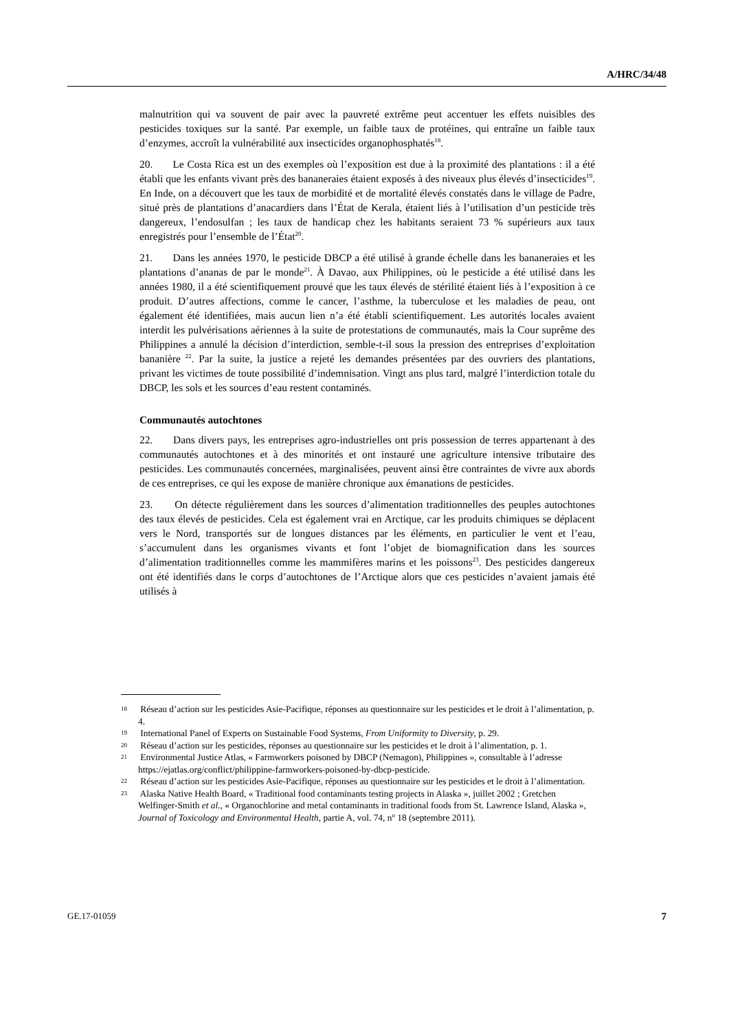A/HRC/34/48
malnutrition qui va souvent de pair avec la pauvreté extrême peut accentuer les effets nuisibles des pesticides toxiques sur la santé. Par exemple, un faible taux de protéines, qui entraîne un faible taux d’enzymes, accroît la vulnérabilité aux insecticides organophosphatés<sup>18</sup>.
20. Le Costa Rica est un des exemples où l’exposition est due à la proximité des plantations : il a été établi que les enfants vivant près des bananeraies étaient exposés à des niveaux plus élevés d’insecticides<sup>19</sup>. En Inde, on a découvert que les taux de morbidité et de mortalité élevés constatés dans le village de Padre, situé près de plantations d’anacardiers dans l’État de Kerala, étaient liés à l’utilisation d’un pesticide très dangereux, l’endosulfan ; les taux de handicap chez les habitants seraient 73 % supérieurs aux taux enregistrés pour l’ensemble de l’État<sup>20</sup>.
21. Dans les années 1970, le pesticide DBCP a été utilisé à grande échelle dans les bananeraies et les plantations d’ananas de par le monde<sup>21</sup>. À Davao, aux Philippines, où le pesticide a été utilisé dans les années 1980, il a été scientifiquement prouvé que les taux élevés de stérilité étaient liés à l’exposition à ce produit. D’autres affections, comme le cancer, l’asthme, la tuberculose et les maladies de peau, ont également été identifiées, mais aucun lien n’a été établi scientifiquement. Les autorités locales avaient interdit les pulvérisations aériennes à la suite de protestations de communautés, mais la Cour suprême des Philippines a annulé la décision d’interdiction, semble-t-il sous la pression des entreprises d’exploitation bananière <sup>22</sup>. Par la suite, la justice a rejeté les demandes présentées par des ouvriers des plantations, privant les victimes de toute possibilité d’indemnisation. Vingt ans plus tard, malgré l’interdiction totale du DBCP, les sols et les sources d’eau restent contaminés.
Communautés autochtones
22. Dans divers pays, les entreprises agro-industrielles ont pris possession de terres appartenant à des communautés autochtones et à des minorités et ont instauré une agriculture intensive tributaire des pesticides. Les communautés concernées, marginalisées, peuvent ainsi être contraintes de vivre aux abords de ces entreprises, ce qui les expose de manière chronique aux émanations de pesticides.
23. On détecte régulièrement dans les sources d’alimentation traditionnelles des peuples autochtones des taux élevés de pesticides. Cela est également vrai en Arctique, car les produits chimiques se déplacent vers le Nord, transportés sur de longues distances par les éléments, en particulier le vent et l’eau, s’accumulent dans les organismes vivants et font l’objet de biomagnification dans les sources d’alimentation traditionnelles comme les mammifères marins et les poissons<sup>23</sup>. Des pesticides dangereux ont été identifiés dans le corps d’autochtones de l’Arctique alors que ces pesticides n’avaient jamais été utilisés à
18 Réseau d’action sur les pesticides Asie-Pacifique, réponses au questionnaire sur les pesticides et le droit à l’alimentation, p. 4.
19 International Panel of Experts on Sustainable Food Systems, From Uniformity to Diversity, p. 29.
20 Réseau d’action sur les pesticides, réponses au questionnaire sur les pesticides et le droit à l’alimentation, p. 1.
21 Environmental Justice Atlas, « Farmworkers poisoned by DBCP (Nemagon), Philippines », consultable à l’adresse https://ejatlas.org/conflict/philippine-farmworkers-poisoned-by-dbcp-pesticide.
22 Réseau d’action sur les pesticides Asie-Pacifique, réponses au questionnaire sur les pesticides et le droit à l’alimentation.
23 Alaska Native Health Board, « Traditional food contaminants testing projects in Alaska », juillet 2002 ; Gretchen Welfinger-Smith et al., « Organochlorine and metal contaminants in traditional foods from St. Lawrence Island, Alaska », Journal of Toxicology and Environmental Health, partie A, vol. 74, n<sup>o</sup> 18 (septembre 2011).
GE.17-01059 7